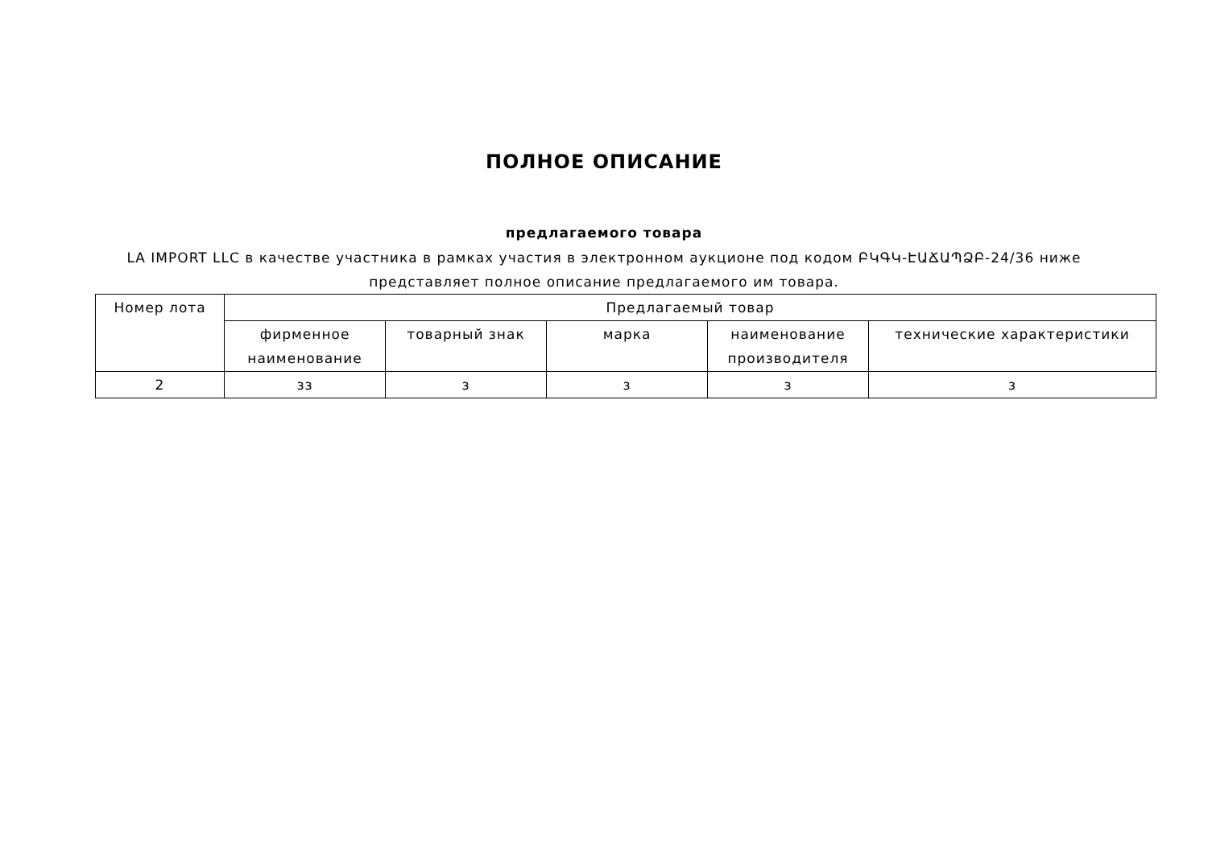ПОЛНОЕ ОПИСАНИЕ
предлагаемого товара
LA IMPORT LLC в качестве участника в рамках участия в электронном аукционе под кодом ԲԿԳԿ-ԷԱՃԱՊՁԲ-24/36 ниже представляет полное описание предлагаемого им товара.
| Номер лота | Предлагаемый товар | | | | |
| --- | --- | --- | --- | --- | --- |
| | фирменное наименование | товарный знак | марка | наименование производителя | технические характеристики |
| 2 | зз | з | з | з | з |